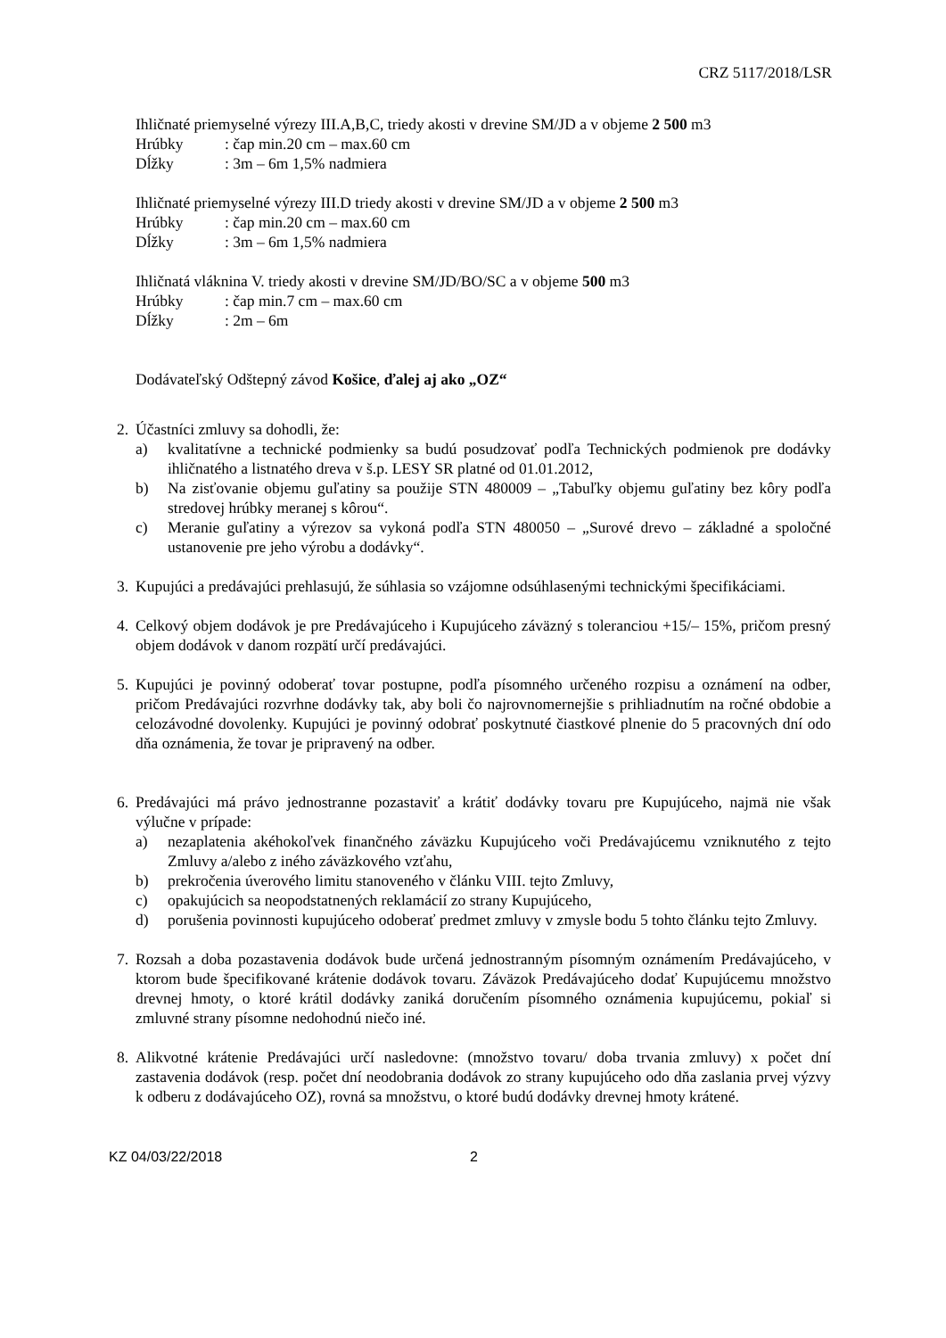CRZ 5117/2018/LSR
Ihličnaté priemyselné výrezy III.A,B,C, triedy akosti v drevine SM/JD a v objeme 2 500 m3
Hrúbky: čap min.20 cm – max.60 cm
Dĺžky: 3m – 6m 1,5% nadmiera
Ihličnaté priemyselné výrezy III.D triedy akosti v drevine SM/JD a v objeme 2 500 m3
Hrúbky: čap min.20 cm – max.60 cm
Dĺžky: 3m – 6m 1,5% nadmiera
Ihličnatá vláknina V. triedy akosti v drevine SM/JD/BO/SC a v objeme 500 m3
Hrúbky: čap min.7 cm – max.60 cm
Dĺžky: 2m – 6m
Dodávateľský Odštepný závod Košice, ďalej aj ako „OZ“
2. Účastníci zmluvy sa dohodli, že:
a) kvalitatívne a technické podmienky sa budú posudzovať podľa Technických podmienok pre dodávky ihličnatého a listnatého dreva v š.p. LESY SR platné od 01.01.2012,
b) Na zisťovanie objemu guľatiny sa použije STN 480009 – „Tabuľky objemu guľatiny bez kôry podľa stredovej hrúbky meranej s kôrou“.
c) Meranie guľatiny a výrezov sa vykoná podľa STN 480050 – „Surové drevo – základné a spoločné ustanovenie pre jeho výrobu a dodávky“.
3. Kupujúci a predávajúci prehlasujú, že súhlasia so vzájomne odsúhlasenými technickými špecifikáciami.
4. Celkový objem dodávok je pre Predávajúceho i Kupujúceho záväzný s toleranciou +15/– 15%, pričom presný objem dodávok v danom rozpätí určí predávajúci.
5. Kupujúci je povinný odoberať tovar postupne, podľa písomného určeného rozpisu a oznámení na odber, pričom Predávajúci rozvrhne dodávky tak, aby boli čo najrovnomernejšie s prihliadnutím na ročné obdobie a celozávodné dovolenky. Kupujúci je povinný odobrať poskytnuté čiastkové plnenie do 5 pracovných dní odo dňa oznámenia, že tovar je pripravený na odber.
6. Predávajúci má právo jednostranne pozastaviť a krátiť dodávky tovaru pre Kupujúceho, najmä nie však výlučne v prípade:
a) nezaplatenia akéhokoľvek finančného záväzku Kupujúceho voči Predávajúcemu vzniknutého z tejto Zmluvy a/alebo z iného záväzkového vzťahu,
b) prekročenia úverového limitu stanoveného v článku VIII. tejto Zmluvy,
c) opakujúcich sa neopodstatnených reklamácií zo strany Kupujúceho,
d) porušenia povinnosti kupujúceho odoberať predmet zmluvy v zmysle bodu 5 tohto článku tejto Zmluvy.
7. Rozsah a doba pozastavenia dodávok bude určená jednostranným písomným oznámením Predávajúceho, v ktorom bude špecifikované krátenie dodávok tovaru. Záväzok Predávajúceho dodať Kupujúcemu množstvo drevnej hmoty, o ktoré krátil dodávky zaniká doručením písomného oznámenia kupujúcemu, pokiaľ si zmluvné strany písomne nedohodnú niečo iné.
8. Alikvotné krátenie Predávajúci určí nasledovne: (množstvo tovaru/ doba trvania zmluvy) x počet dní zastavenia dodávok (resp. počet dní neodobrania dodávok zo strany kupujúceho odo dňa zaslania prvej výzvy k odberu z dodávajúceho OZ), rovná sa množstvu, o ktoré budú dodávky drevnej hmoty krátené.
KZ 04/03/22/2018 2